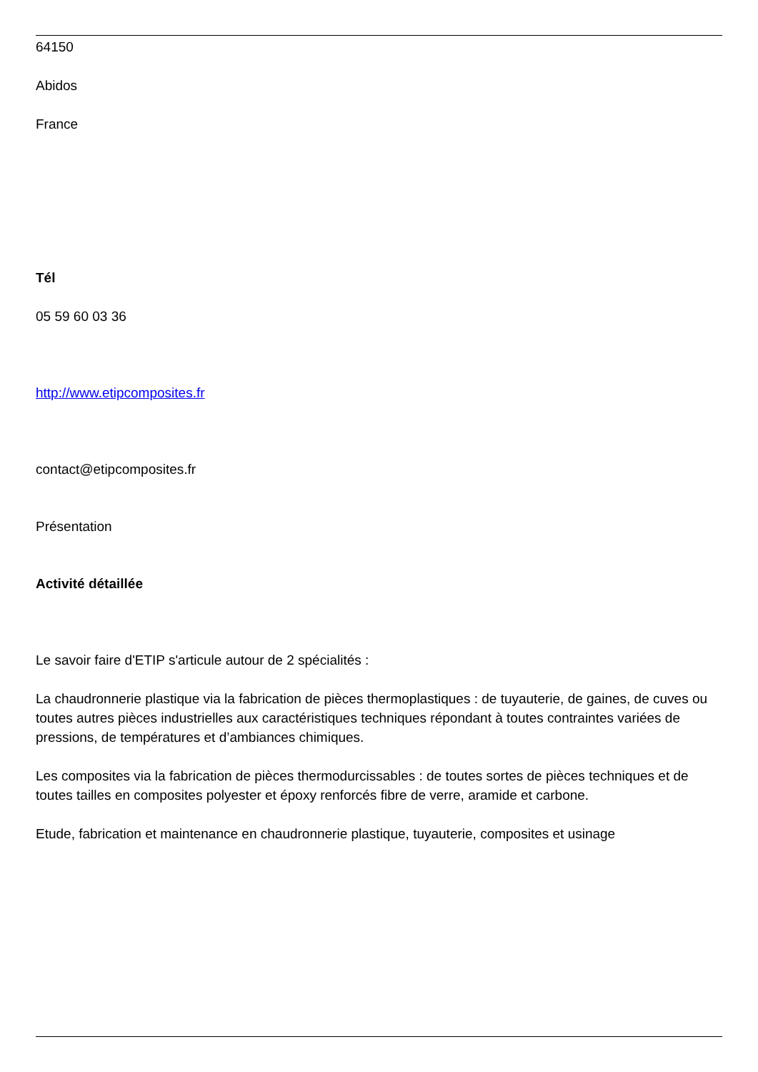64150
Abidos
France
Tél
05 59 60 03 36
http://www.etipcomposites.fr
contact@etipcomposites.fr
Présentation
Activité détaillée
Le savoir faire d'ETIP s'articule autour de 2 spécialités :
La chaudronnerie plastique via la fabrication de pièces thermoplastiques : de tuyauterie, de gaines, de cuves ou toutes autres pièces industrielles aux caractéristiques techniques répondant à toutes contraintes variées de pressions, de températures et d’ambiances chimiques.
Les composites via la fabrication de pièces thermodurcissables : de toutes sortes de pièces techniques et de toutes tailles en composites polyester et époxy renforcés fibre de verre, aramide et carbone.
Etude, fabrication et maintenance en chaudronnerie plastique, tuyauterie, composites et usinage